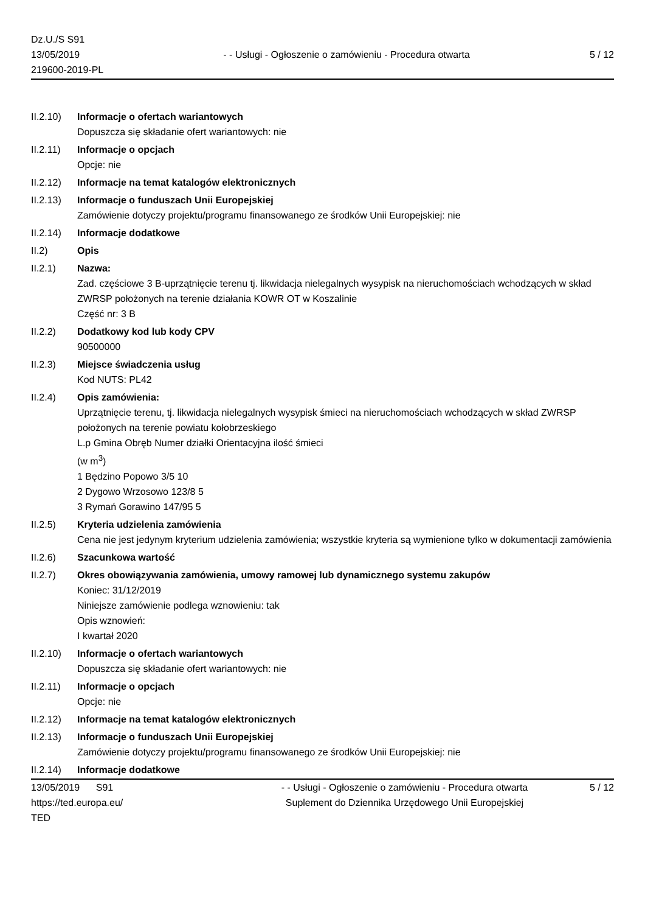Dz.U./S S91
13/05/2019
219600-2019-PL
- - Usługi - Ogłoszenie o zamówieniu - Procedura otwarta
5 / 12
II.2.10)
Informacje o ofertach wariantowych
Dopuszcza się składanie ofert wariantowych: nie
II.2.11)
Informacje o opcjach
Opcje: nie
II.2.12)
Informacje na temat katalogów elektronicznych
II.2.13)
Informacje o funduszach Unii Europejskiej
Zamówienie dotyczy projektu/programu finansowanego ze środków Unii Europejskiej: nie
II.2.14)
Informacje dodatkowe
II.2) Opis
II.2.1) Nazwa:
Zad. częściowe 3 B-uprzątnięcie terenu tj. likwidacja nielegalnych wysypisk na nieruchomościach wchodzących w skład ZWRSP położonych na terenie działania KOWR OT w Koszalinie
Część nr: 3 B
II.2.2) Dodatkowy kod lub kody CPV
90500000
II.2.3) Miejsce świadczenia usług
Kod NUTS: PL42
II.2.4) Opis zamówienia:
Uprzątnięcie terenu, tj. likwidacja nielegalnych wysypisk śmieci na nieruchomościach wchodzących w skład ZWRSP położonych na terenie powiatu kołobrzeskiego
L.p Gmina Obręb Numer działki Orientacyjna ilość śmieci
(w m<sup>3</sup>)
1 Będzino Popowo 3/5 10
2 Dygowo Wrzosowo 123/8 5
3 Rymań Gorawino 147/95 5
II.2.5) Kryteria udzielenia zamówienia
Cena nie jest jedynym kryterium udzielenia zamówienia; wszystkie kryteria są wymienione tylko w dokumentacji zamówienia
II.2.6) Szacunkowa wartość
II.2.7) Okres obowiązywania zamówienia, umowy ramowej lub dynamicznego systemu zakupów
Koniec: 31/12/2019
Niniejsze zamówienie podlega wznowieniu: tak
Opis wznowień:
I kwartał 2020
II.2.10)
Informacje o ofertach wariantowych
Dopuszcza się składanie ofert wariantowych: nie
II.2.11)
Informacje o opcjach
Opcje: nie
II.2.12)
Informacje na temat katalogów elektronicznych
II.2.13)
Informacje o funduszach Unii Europejskiej
Zamówienie dotyczy projektu/programu finansowanego ze środków Unii Europejskiej: nie
II.2.14)
Informacje dodatkowe
13/05/2019 S91
https://ted.europa.eu/
TED
- - Usługi - Ogłoszenie o zamówieniu - Procedura otwarta
Suplement do Dziennika Urzędowego Unii Europejskiej
5 / 12